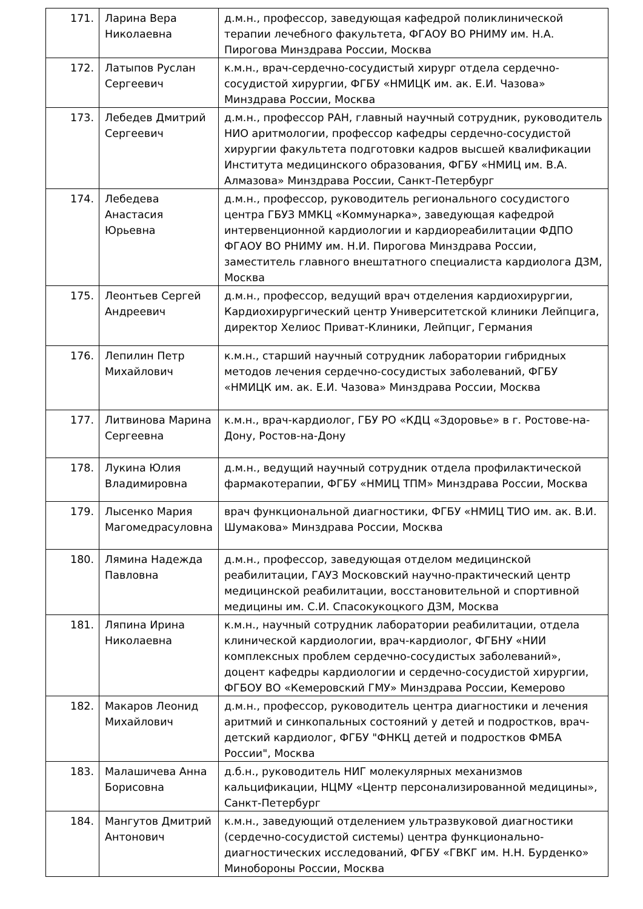| 171. | Ларина Вера Николаевна | д.м.н., профессор, заведующая кафедрой поликлинической терапии лечебного факультета, ФГАОУ ВО РНИМУ им. Н.А. Пирогова Минздрава России, Москва |
| 172. | Латыпов Руслан Сергеевич | к.м.н., врач-сердечно-сосудистый хирург отдела сердечно-сосудистой хирургии, ФГБУ «НМИЦК им. ак. Е.И. Чазова» Минздрава России, Москва |
| 173. | Лебедев Дмитрий Сергеевич | д.м.н., профессор РАН, главный научный сотрудник, руководитель НИО аритмологии, профессор кафедры сердечно-сосудистой хирургии факультета подготовки кадров высшей квалификации Института медицинского образования, ФГБУ «НМИЦ им. В.А. Алмазова» Минздрава России, Санкт-Петербург |
| 174. | Лебедева Анастасия Юрьевна | д.м.н., профессор, руководитель регионального сосудистого центра ГБУЗ ММКЦ «Коммунарка», заведующая кафедрой интервенционной кардиологии и кардиореабилитации ФДПО ФГАОУ ВО РНИМУ им. Н.И. Пирогова Минздрава России, заместитель главного внештатного специалиста кардиолога ДЗМ, Москва |
| 175. | Леонтьев Сергей Андреевич | д.м.н., профессор, ведущий врач отделения кардиохирургии, Кардиохирургический центр Университетской клиники Лейпцига, директор Хелиос Приват-Клиники, Лейпциг, Германия |
| 176. | Лепилин Петр Михайлович | к.м.н., старший научный сотрудник лаборатории гибридных методов лечения сердечно-сосудистых заболеваний, ФГБУ «НМИЦК им. ак. Е.И. Чазова» Минздрава России, Москва |
| 177. | Литвинова Марина Сергеевна | к.м.н., врач-кардиолог, ГБУ РО «КДЦ «Здоровье» в г. Ростове-на-Дону, Ростов-на-Дону |
| 178. | Лукина Юлия Владимировна | д.м.н., ведущий научный сотрудник отдела профилактической фармакотерапии, ФГБУ «НМИЦ ТПМ» Минздрава России, Москва |
| 179. | Лысенко Мария Магомедрасуловна | врач функциональной диагностики, ФГБУ «НМИЦ ТИО им. ак. В.И. Шумакова» Минздрава России, Москва |
| 180. | Лямина Надежда Павловна | д.м.н., профессор, заведующая отделом медицинской реабилитации, ГАУЗ Московский научно-практический центр медицинской реабилитации, восстановительной и спортивной медицины им. С.И. Спасокукоцкого ДЗМ, Москва |
| 181. | Ляпина Ирина Николаевна | к.м.н., научный сотрудник лаборатории реабилитации, отдела клинической кардиологии, врач-кардиолог, ФГБНУ «НИИ комплексных проблем сердечно-сосудистых заболеваний», доцент кафедры кардиологии и сердечно-сосудистой хирургии, ФГБОУ ВО «Кемеровский ГМУ» Минздрава России, Кемерово |
| 182. | Макаров Леонид Михайлович | д.м.н., профессор, руководитель центра диагностики и лечения аритмий и синкопальных состояний у детей и подростков, врач-детский кардиолог, ФГБУ "ФНКЦ детей и подростков ФМБА России", Москва |
| 183. | Малашичева Анна Борисовна | д.б.н., руководитель НИГ молекулярных механизмов кальцификации, НЦМУ «Центр персонализированной медицины», Санкт-Петербург |
| 184. | Мангутов Дмитрий Антонович | к.м.н., заведующий отделением ультразвуковой диагностики (сердечно-сосудистой системы) центра функционально-диагностических исследований, ФГБУ «ГВКГ им. Н.Н. Бурденко» Минобороны России, Москва |